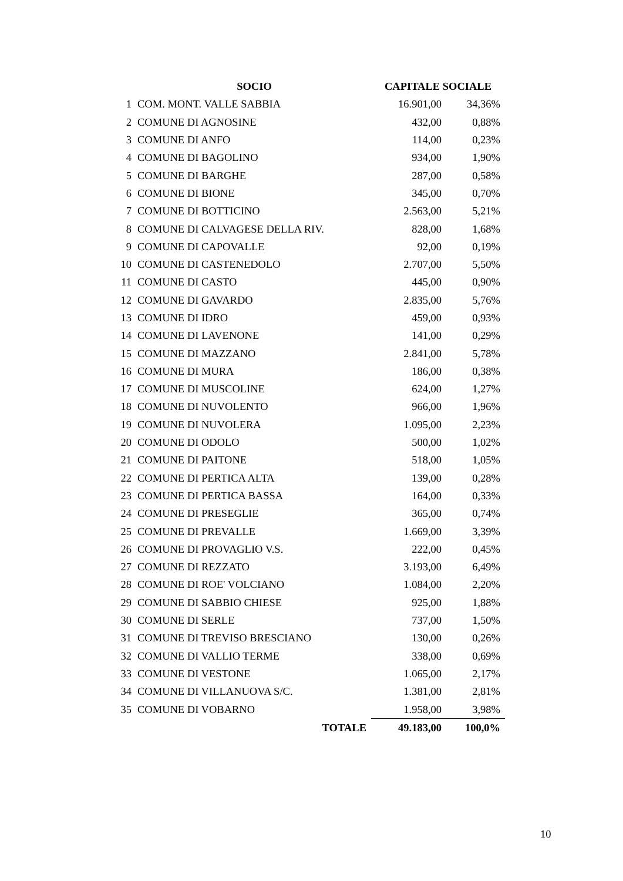| | SOCIO | CAPITALE SOCIALE | |
| --- | --- | --- | --- |
| 1 | COM. MONT. VALLE SABBIA | 16.901,00 | 34,36% |
| 2 | COMUNE DI AGNOSINE | 432,00 | 0,88% |
| 3 | COMUNE DI ANFO | 114,00 | 0,23% |
| 4 | COMUNE DI BAGOLINO | 934,00 | 1,90% |
| 5 | COMUNE DI BARGHE | 287,00 | 0,58% |
| 6 | COMUNE DI BIONE | 345,00 | 0,70% |
| 7 | COMUNE DI BOTTICINO | 2.563,00 | 5,21% |
| 8 | COMUNE DI CALVAGESE DELLA RIV. | 828,00 | 1,68% |
| 9 | COMUNE DI CAPOVALLE | 92,00 | 0,19% |
| 10 | COMUNE DI CASTENEDOLO | 2.707,00 | 5,50% |
| 11 | COMUNE DI CASTO | 445,00 | 0,90% |
| 12 | COMUNE DI GAVARDO | 2.835,00 | 5,76% |
| 13 | COMUNE DI IDRO | 459,00 | 0,93% |
| 14 | COMUNE DI LAVENONE | 141,00 | 0,29% |
| 15 | COMUNE DI MAZZANO | 2.841,00 | 5,78% |
| 16 | COMUNE DI MURA | 186,00 | 0,38% |
| 17 | COMUNE DI MUSCOLINE | 624,00 | 1,27% |
| 18 | COMUNE DI NUVOLENTO | 966,00 | 1,96% |
| 19 | COMUNE DI NUVOLERA | 1.095,00 | 2,23% |
| 20 | COMUNE DI ODOLO | 500,00 | 1,02% |
| 21 | COMUNE DI PAITONE | 518,00 | 1,05% |
| 22 | COMUNE DI PERTICA ALTA | 139,00 | 0,28% |
| 23 | COMUNE DI PERTICA BASSA | 164,00 | 0,33% |
| 24 | COMUNE DI PRESEGLIE | 365,00 | 0,74% |
| 25 | COMUNE DI PREVALLE | 1.669,00 | 3,39% |
| 26 | COMUNE DI PROVAGLIO V.S. | 222,00 | 0,45% |
| 27 | COMUNE DI REZZATO | 3.193,00 | 6,49% |
| 28 | COMUNE DI ROE' VOLCIANO | 1.084,00 | 2,20% |
| 29 | COMUNE DI SABBIO CHIESE | 925,00 | 1,88% |
| 30 | COMUNE DI SERLE | 737,00 | 1,50% |
| 31 | COMUNE DI TREVISO BRESCIANO | 130,00 | 0,26% |
| 32 | COMUNE DI VALLIO TERME | 338,00 | 0,69% |
| 33 | COMUNE DI VESTONE | 1.065,00 | 2,17% |
| 34 | COMUNE DI VILLANUOVA S/C. | 1.381,00 | 2,81% |
| 35 | COMUNE DI VOBARNO | 1.958,00 | 3,98% |
| | TOTALE | 49.183,00 | 100,0% |
10